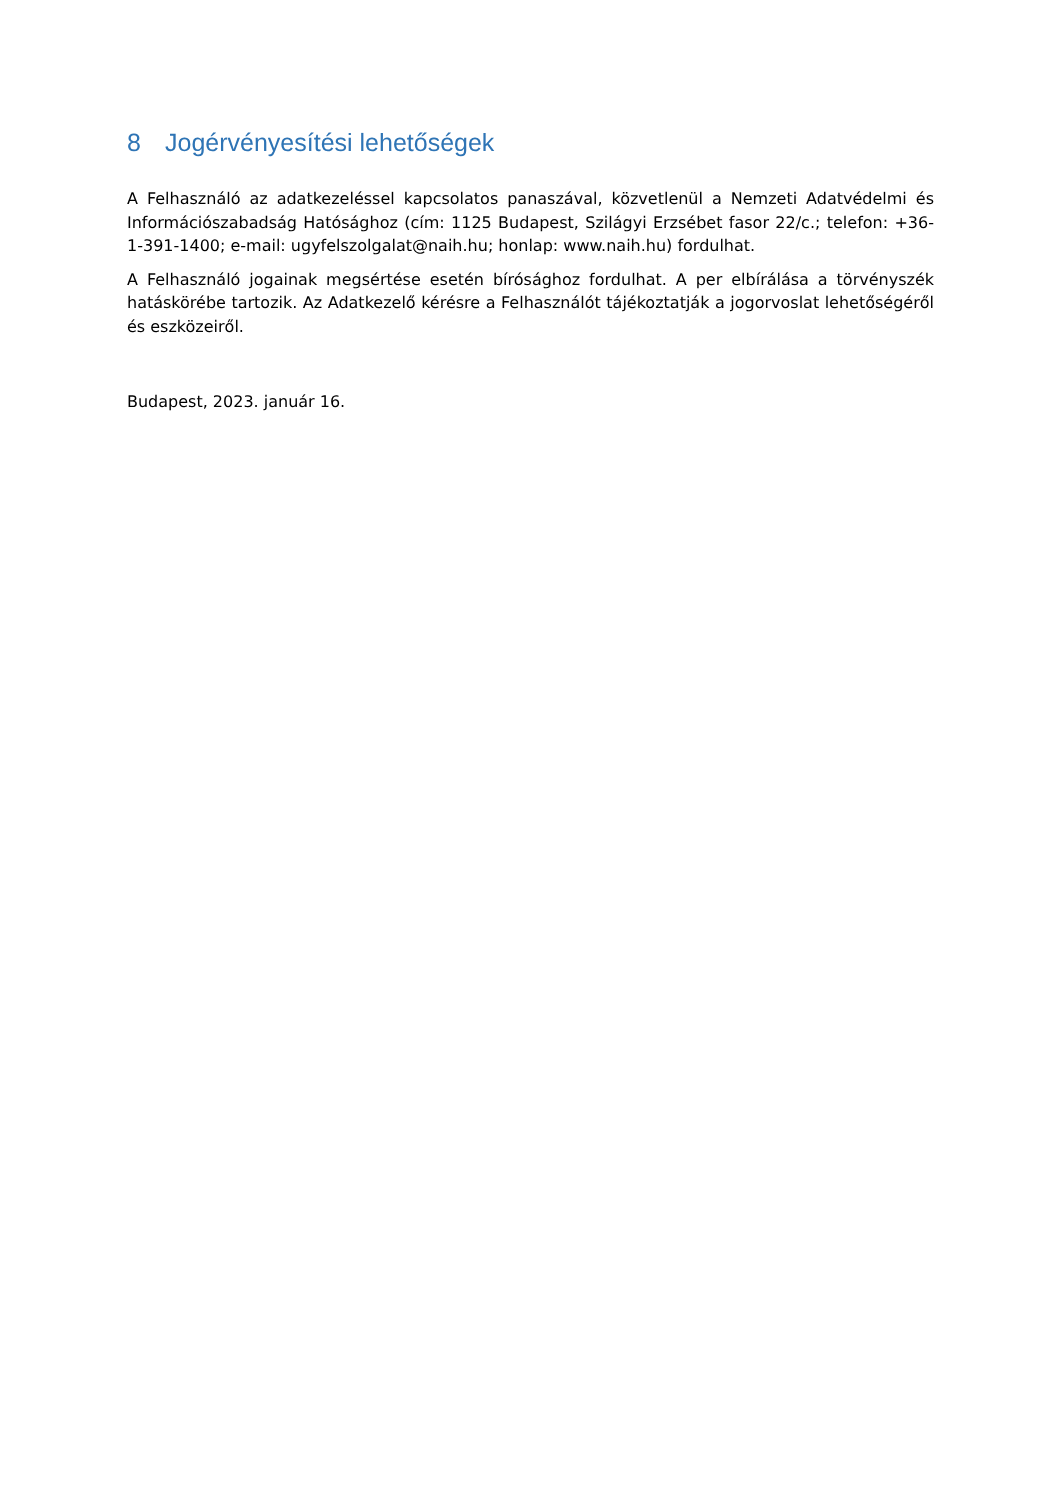8 Jogérvényesítési lehetőségek
A Felhasználó az adatkezeléssel kapcsolatos panaszával, közvetlenül a Nemzeti Adatvédelmi és Információszabadság Hatósághoz (cím: 1125 Budapest, Szilágyi Erzsébet fasor 22/c.; telefon: +36-1-391-1400; e-mail: ugyfelszolgalat@naih.hu; honlap: www.naih.hu) fordulhat.
A Felhasználó jogainak megsértése esetén bírósághoz fordulhat. A per elbírálása a törvényszék hatáskörébe tartozik. Az Adatkezelő kérésre a Felhasználót tájékoztatják a jogorvoslat lehetőségéről és eszközeiről.
Budapest, 2023. január 16.